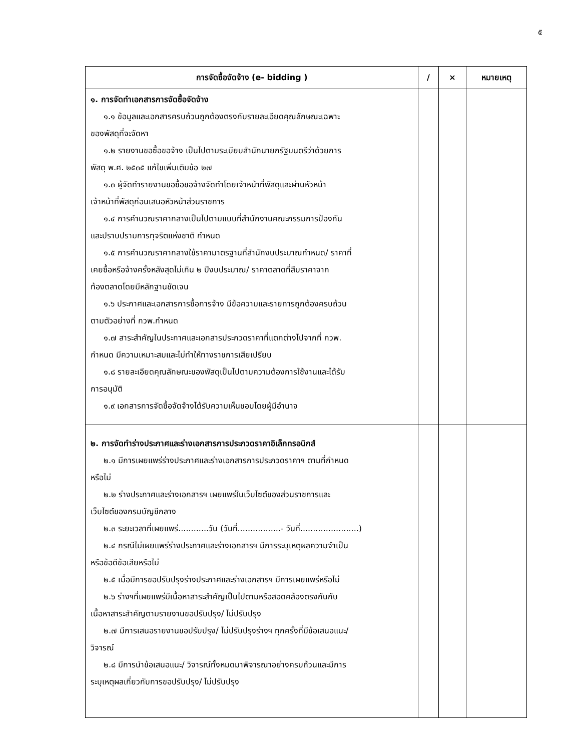๕
| การจัดซื้อจัดจ้าง (e- bidding ) | / | × | หมายเหตุ |
| --- | --- | --- | --- |
| ๑. การจัดทำเอกสารการจัดซื้อจัดจ้าง ๑.๑ ข้อมูลและเอกสารครบถ้วนถูกต้องตรงกับรายละเอียดคุณลักษณะเฉพาะ ของพัสดุที่จะจัดหา ๑.๒ รายงานขอซื้อขอจ้าง เป็นไปตามระเบียบสำนักนายกรัฐมนตรีว่าด้วยการ พัสดุ พ.ศ. ๒๕๓๕ แก้ไขเพิ่มเติมข้อ ๒๗ ๑.๓ ผู้จัดทำรายงานขอซื้อขอจ้างจัดทำโดยเจ้าหน้าที่พัสดุและผ่านหัวหน้า เจ้าหน้าที่พัสดุก่อนเสนอหัวหน้าส่วนราชการ ๑.๔ การคำนวณราคากลางเป็นไปตามแบบที่สำนักงานคณะกรรมการป้องกัน และปราบปรามการทุจริตแห่งชาติ กำหนด ๑.๕ การคำนวณราคากลางใช้ราคามาตรฐานที่สำนักงบประมาณกำหนด/ ราคาที่ เคยซื้อหรือจ้างครั้งหลังสุดไม่เกิน ๒ ปีงบประมาณ/ ราคาตลาดที่สืบราคาจาก ท้องตลาดโดยมีหลักฐานชัดเจน ๑.๖ ประกาศและเอกสารการซื้อการจ้าง มีข้อความและรายการถูกต้องครบถ้วน ตามตัวอย่างที่ กวพ.กำหนด ๑.๗ สาระสำคัญในประกาศและเอกสารประกวดราคาที่แตกต่างไปจากที่ กวพ. กำหนด มีความเหมาะสมและไม่ทำให้ทางราชการเสียเปรียบ ๑.๘ รายละเอียดคุณลักษณะของพัสดุเป็นไปตามความต้องการใช้งานและได้รับ การอนุมัติ ๑.๙ เอกสารการจัดซื้อจัดจ้างได้รับความเห็นชอบโดยผู้มีอำนาจ | | | |
| ๒. การจัดทำร่างประกาศและร่างเอกสารการประกวดราคาอิเล็กทรอนิกส์ ๒.๑ มีการเผยแพร่ร่างประกาศและร่างเอกสารการประกวดราคาฯ ตามที่กำหนด หรือไม่ ๒.๒ ร่างประกาศและร่างเอกสารฯ เผยแพร่ในเว็บไซต์ของส่วนราชการและ เว็บไซต์ของกรมบัญชีกลาง ๒.๓ ระยะเวลาที่เผยแพร่............วัน (วันที่.................- วันที่.......................) ๒.๔ กรณีไม่เผยแพร่ร่างประกาศและร่างเอกสารฯ มีการระบุเหตุผลความจำเป็น หรือข้อดีข้อเสียหรือไม่ ๒.๕ เมื่อมีการขอปรับปรุงร่างประกาศและร่างเอกสารฯ มีการเผยแพร่หรือไม่ ๒.๖ ร่างฯที่เผยแพร่มีเนื้อหาสาระสำคัญเป็นไปตามหรือสอดคล้องตรงกันกับ เนื้อหาสาระสำคัญตามรายงานขอปรับปรุง/ ไม่ปรับปรุง ๒.๗ มีการเสนอรายงานขอปรับปรุง/ ไม่ปรับปรุงร่างฯ ทุกครั้งที่มีข้อเสนอแนะ/ วิจารณ์ ๒.๘ มีการนำข้อเสนอแนะ/ วิจารณ์ทั้งหมดมาพิจารณาอย่างครบถ้วนและมีการ ระบุเหตุผลเกี่ยวกับการขอปรับปรุง/ ไม่ปรับปรุง | | | |